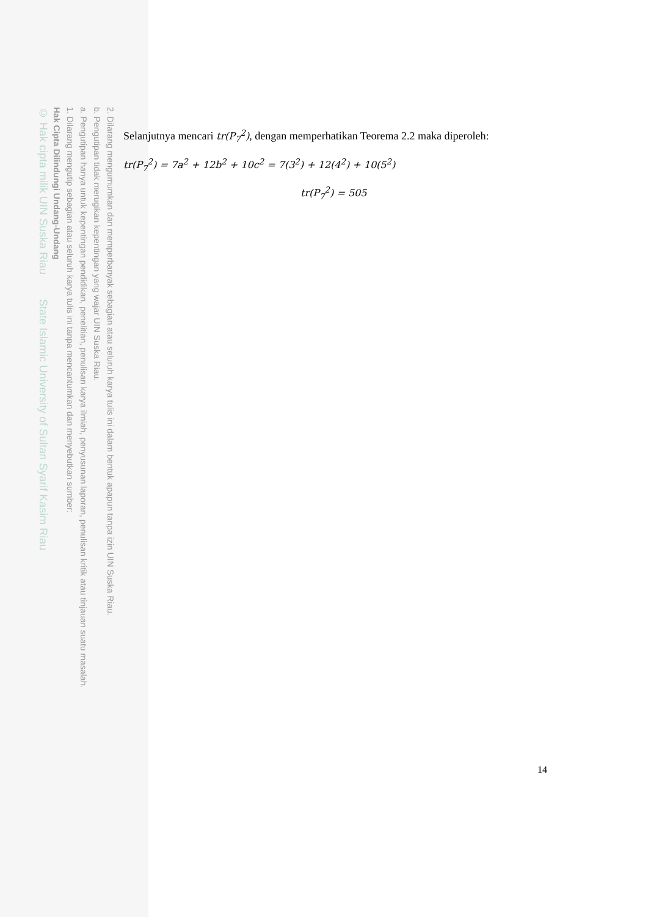2. Dilarang mengumumkan dan memperbanyak sebagian atau seluruh karya tulis ini dalam bentuk apapun tanpa izin UIN Suska Riau.
b. Pengutipan tidak merugikan kepentingan yang wajar UIN Suska Riau.
a. Pengutipan hanya untuk kepentingan pendidikan, penelitian, penulisan karya ilmiah, penyusunan laporan, penulisan kritik atau tinjauan suatu masalah.
1. Dilarang mengutip sebagian atau seluruh karya tulis ini tanpa mencantumkan dan menyebutkan sumber:
Hak Cipta Dilindungi Undang-Undang
© Hak cipta milik UIN Suska Riau State Islamic University of Sultan Syarif Kasim Riau
Selanjutnya mencari tr(P<sub>7</sub><sup>2</sup>), dengan memperhatikan Teorema 2.2 maka diperoleh:
tr(P<sub>7</sub><sup>2</sup>) = 7a<sup>2</sup> + 12b<sup>2</sup> + 10c<sup>2</sup> = 7(3<sup>2</sup>) + 12(4<sup>2</sup>) + 10(5<sup>2</sup>)
tr(P<sub>7</sub><sup>2</sup>) = 505
14